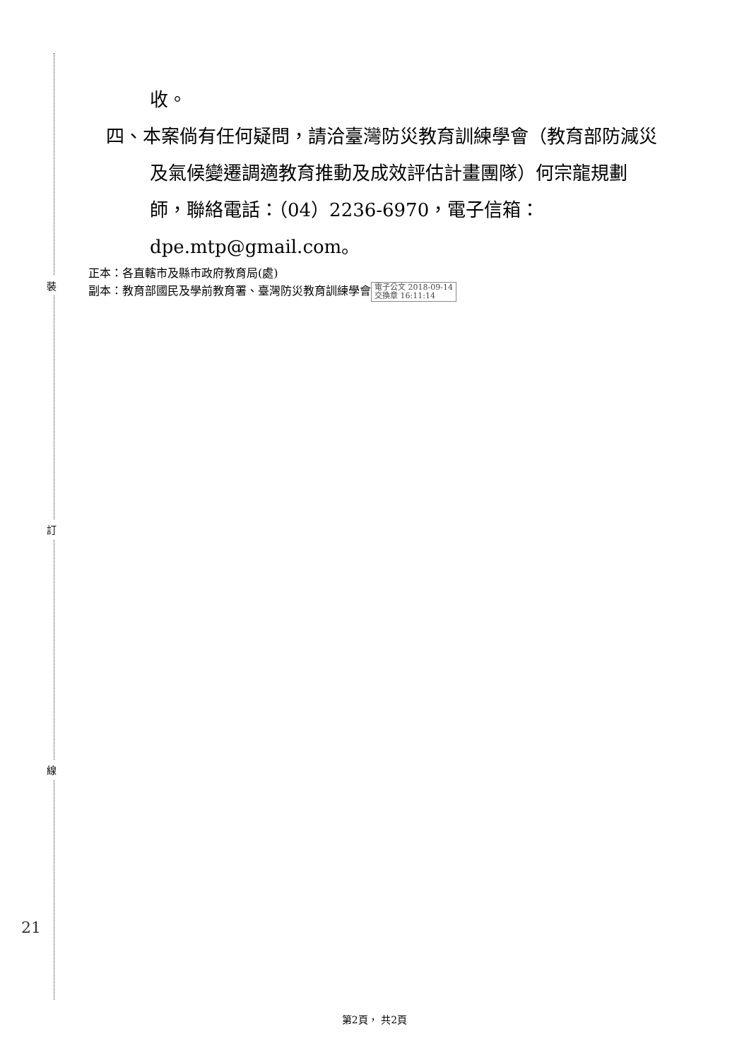裝
訂
線
21
收。
四、本案倘有任何疑問，請洽臺灣防災教育訓練學會（教育部防減災及氣候變遷調適教育推動及成效評估計畫團隊）何宗龍規劃師，聯絡電話：（04）2236-6970，電子信箱：dpe.mtp@gmail.com。
正本：各直轄市及縣市政府教育局(處)
副本：教育部國民及學前教育署、臺灣防災教育訓練學會 電子公文 2018-09-14
交換章 16:11:14
第2頁， 共2頁